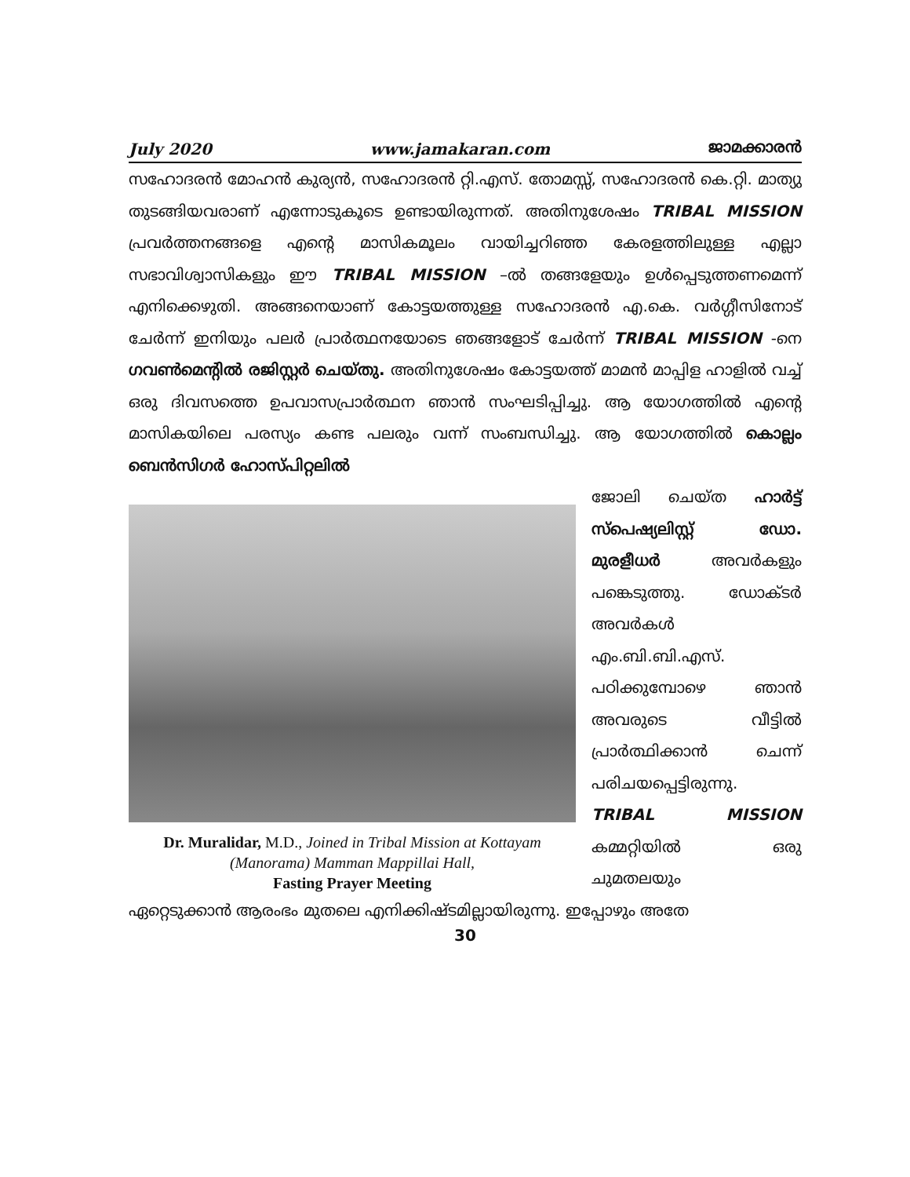July 2020 www.jamakaran.com ജാമക്കാരൻ
സഹോദരൻ മോഹൻ കുര്യൻ, സഹോദരൻ റ്റി.എസ്. തോമസ്സ്, സഹോദരൻ കെ.റ്റി. മാത്യു തുടങ്ങിയവരാണ് എന്നോടുകൂടെ ഉണ്ടായിരുന്നത്. അതിനുശേഷം TRIBAL MISSION പ്രവർത്തനങ്ങളെ എന്റെ മാസികമൂലം വായിച്ചറിഞ്ഞ കേരളത്തിലുള്ള എല്ലാ സഭാവിശ്വാസികളും ഈ TRIBAL MISSION –ൽ തങ്ങളേയും ഉൾപ്പെടുത്തണമെന്ന് എനിക്കെഴുതി. അങ്ങനെയാണ് കോട്ടയത്തുള്ള സഹോദരൻ എ.കെ. വർഗ്ഗീസിനോട് ചേർന്ന് ഇനിയും പലർ പ്രാർത്ഥനയോടെ ഞങ്ങളോട് ചേർന്ന് TRIBAL MISSION -നെ ഗവൺമെന്റിൽ രജിസ്റ്റർ ചെയ്തു. അതിനുശേഷം കോട്ടയത്ത് മാമൻ മാപ്പിള ഹാളിൽ വച്ച് ഒരു ദിവസത്തെ ഉപവാസപ്രാർത്ഥന ഞാൻ സംഘടിപ്പിച്ചു. ആ യോഗത്തിൽ എന്റെ മാസികയിലെ പരസ്യം കണ്ട പലരും വന്ന് സംബന്ധിച്ചു. ആ യോഗത്തിൽ കൊല്ലം ബെൻസിഗർ ഹോസ്പിറ്റലിൽ
Dr. Muralidar, M.D., Joined in Tribal Mission at Kottayam (Manorama) Mamman Mappillai Hall,
Fasting Prayer Meeting
ജോലി ചെയ്ത ഹാർട്ട് സ്പെഷ്യലിസ്റ്റ് ഡോ. മുരളീധർ അവർകളും പങ്കെടുത്തു. ഡോക്ടർ അവർകൾ എം.ബി.ബി.എസ്. പഠിക്കുമ്പോഴെ ഞാൻ അവരുടെ വീട്ടിൽ പ്രാർത്ഥിക്കാൻ ചെന്ന് പരിചയപ്പെട്ടിരുന്നു. TRIBAL MISSION കമ്മറ്റിയിൽ ഒരു ചുമതലയും
ഏറ്റെടുക്കാൻ ആരംഭം മുതലെ എനിക്കിഷ്ടമില്ലായിരുന്നു. ഇപ്പോഴും അതേ
30